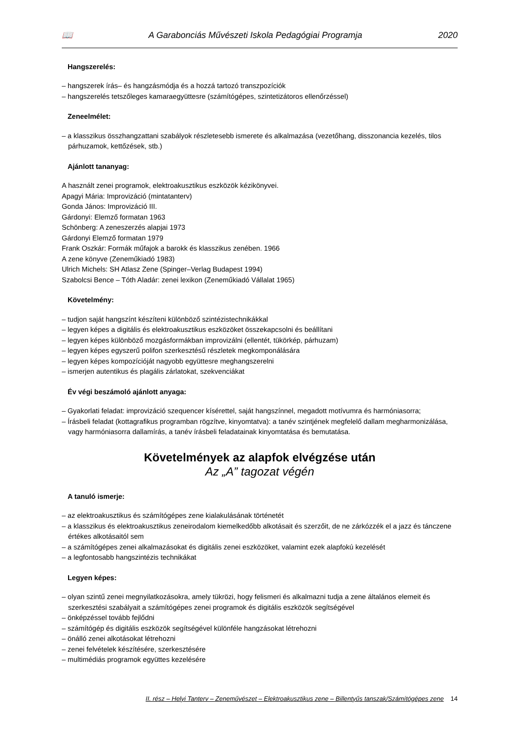📖 A Garabonciás Művészeti Iskola Pedagógiai Programja 2020
Hangszerelés:
– hangszerek írás– és hangzásmódja és a hozzá tartozó transzpozíciók
– hangszerelés tetszőleges kamaraegyüttesre (számítógépes, szintetizátoros ellenőrzéssel)
Zeneelmélet:
– a klasszikus összhangzattani szabályok részletesebb ismerete és alkalmazása (vezetőhang, disszonancia kezelés, tilos párhuzamok, kettőzések, stb.)
Ajánlott tananyag:
A használt zenei programok, elektroakusztikus eszközök kézikönyvei.
Apagyi Mária: Improvizáció (mintatanterv)
Gonda János: Improvizáció III.
Gárdonyi: Elemző formatan 1963
Schönberg: A zeneszerzés alapjai 1973
Gárdonyi Elemző formatan 1979
Frank Oszkár: Formák műfajok a barokk és klasszikus zenében. 1966
A zene könyve (Zeneműkiadó 1983)
Ulrich Michels: SH Atlasz Zene (Spinger–Verlag Budapest 1994)
Szabolcsi Bence – Tóth Aladár: zenei lexikon (Zeneműkiadó Vállalat 1965)
Követelmény:
– tudjon saját hangszínt készíteni különböző szintézistechnikákkal
– legyen képes a digitális és elektroakusztikus eszközöket összekapcsolni és beállítani
– legyen képes különböző mozgásformákban improvizálni (ellentét, tükörkép, párhuzam)
– legyen képes egyszerű polifon szerkesztésű részletek megkomponálására
– legyen képes kompozícióját nagyobb együttesre meghangszerelni
– ismerjen autentikus és plagális zárlatokat, szekvenciákat
Év végi beszámoló ajánlott anyaga:
– Gyakorlati feladat: improvizáció szequencer kísérettel, saját hangszínnel, megadott motívumra és harmóniasorra;
– Írásbeli feladat (kottagrafikus programban rögzítve, kinyomtatva): a tanév szintjének megfelelő dallam megharmonizálása, vagy harmóniasorra dallamírás, a tanév írásbeli feladatainak kinyomtatása és bemutatása.
Követelmények az alapfok elvégzése után
Az „A” tagozat végén
A tanuló ismerje:
– az elektroakusztikus és számítógépes zene kialakulásának történetét
– a klasszikus és elektroakusztikus zeneirodalom kiemelkedőbb alkotásait és szerzőit, de ne zárkózzék el a jazz és tánczene értékes alkotásaitól sem
– a számítógépes zenei alkalmazásokat és digitális zenei eszközöket, valamint ezek alapfokú kezelését
– a legfontosabb hangszintézis technikákat
Legyen képes:
– olyan szintű zenei megnyilatkozásokra, amely tükrözi, hogy felismeri és alkalmazni tudja a zene általános elemeit és szerkesztési szabályait a számítógépes zenei programok és digitális eszközök segítségével
– önképzéssel tovább fejlődni
– számítógép és digitális eszközök segítségével különféle hangzásokat létrehozni
– önálló zenei alkotásokat létrehozni
– zenei felvételek készítésére, szerkesztésére
– multimédiás programok együttes kezelésére
II. rész – Helyi Tanterv – Zeneművészet – Elektroakusztikus zene – Billentyűs tanszak/Számítógépes zene 14